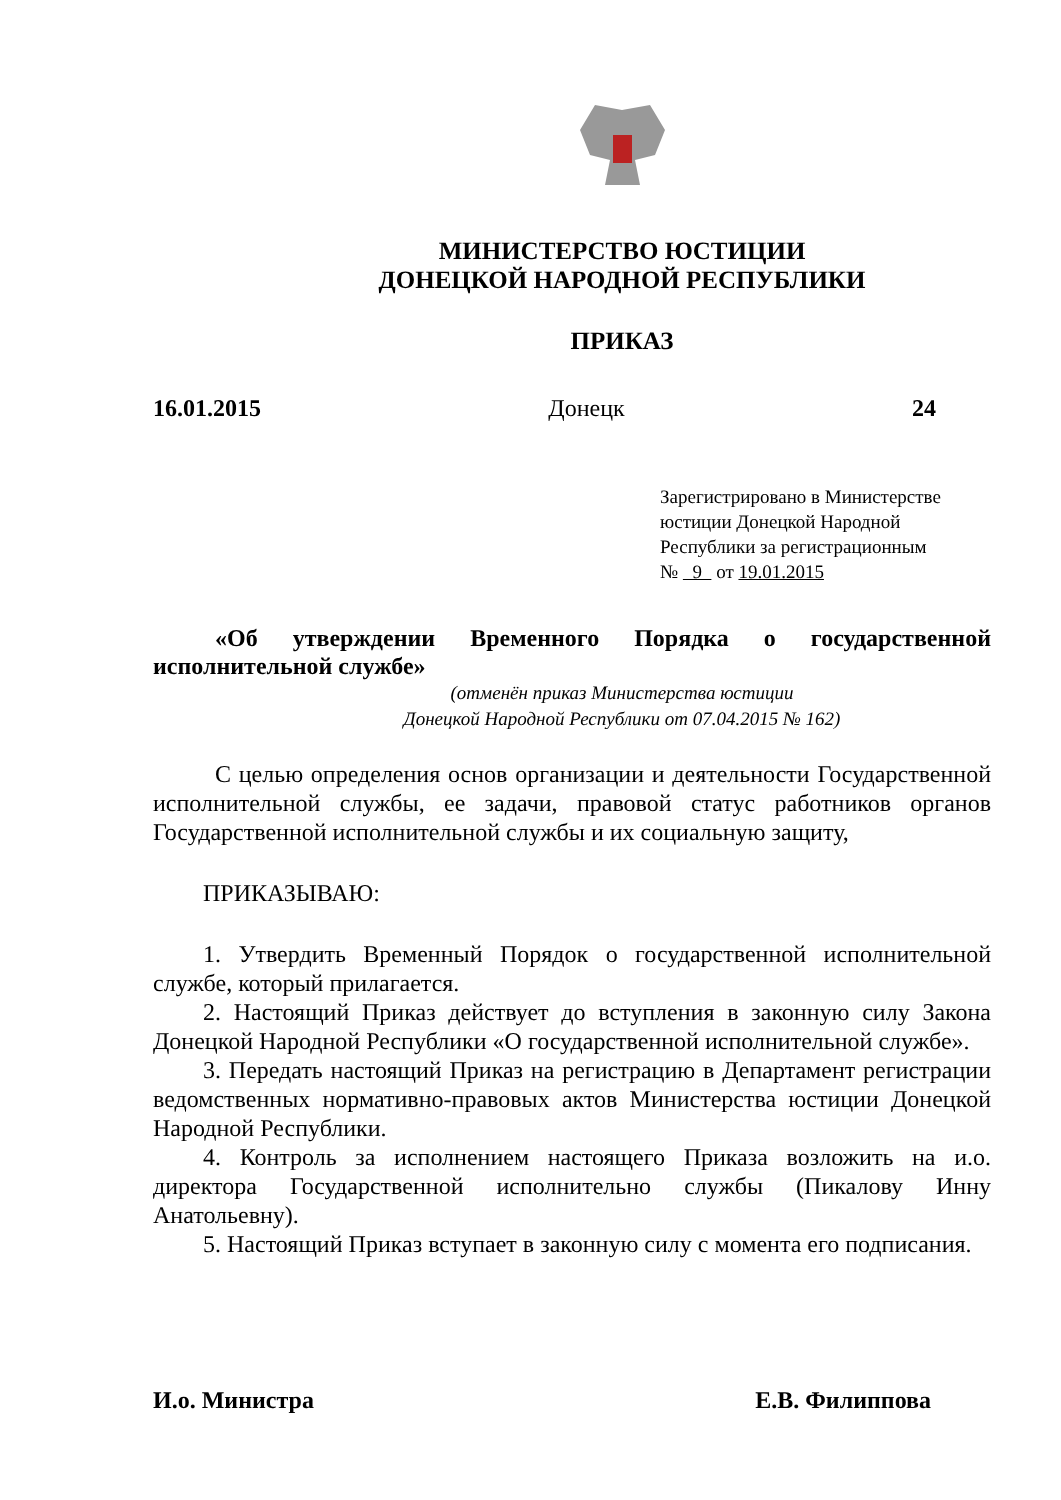МИНИСТЕРСТВО ЮСТИЦИИ
ДОНЕЦКОЙ НАРОДНОЙ РЕСПУБЛИКИ
ПРИКАЗ
16.01.2015 Донецк 24
Зарегистрировано в Министерстве юстиции Донецкой Народной Республики за регистрационным
№ 9 от 19.01.2015
«Об утверждении Временного Порядка о государственной исполнительной службе»
(отменён приказ Министерства юстиции
Донецкой Народной Республики от 07.04.2015 № 162)
С целью определения основ организации и деятельности Государственной исполнительной службы, ее задачи, правовой статус работников органов Государственной исполнительной службы и их социальную защиту,
ПРИКАЗЫВАЮ:
1. Утвердить Временный Порядок о государственной исполнительной службе, который прилагается.
2. Настоящий Приказ действует до вступления в законную силу Закона Донецкой Народной Республики «О государственной исполнительной службе».
3. Передать настоящий Приказ на регистрацию в Департамент регистрации ведомственных нормативно-правовых актов Министерства юстиции Донецкой Народной Республики.
4. Контроль за исполнением настоящего Приказа возложить на и.о. директора Государственной исполнительно службы (Пикалову Инну Анатольевну).
5. Настоящий Приказ вступает в законную силу с момента его подписания.
И.о. Министра Е.В. Филиппова